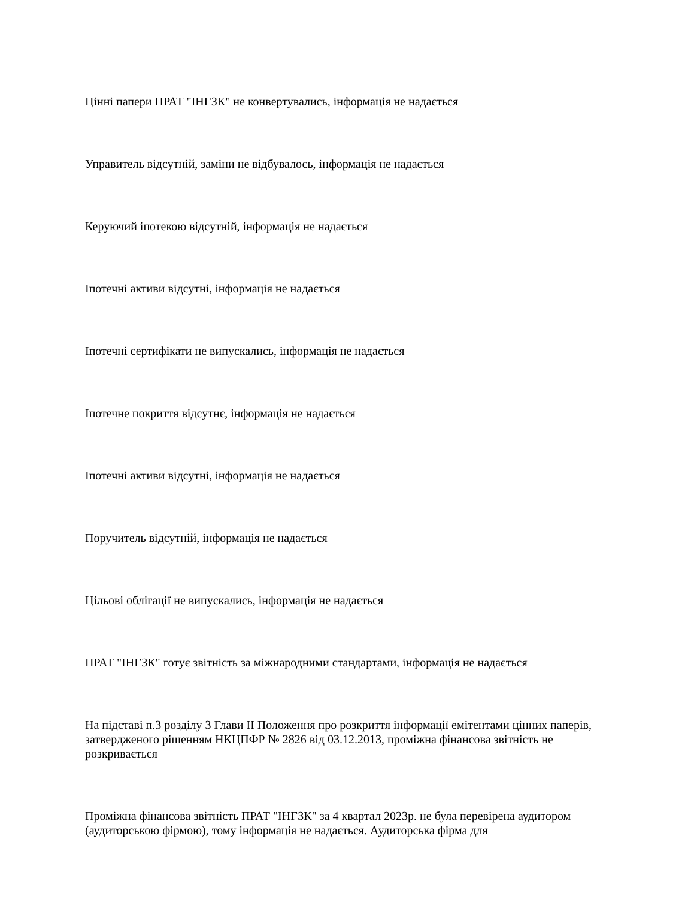Цінні папери ПРАТ "ІНГЗК" не конвертувались, інформація не надається
Управитель відсутній, заміни не відбувалось, інформація не надається
Керуючий іпотекою відсутній, інформація не надається
Іпотечні активи відсутні, інформація не надається
Іпотечні сертифікати не випускались, інформація не надається
Іпотечне покриття відсутнє, інформація не надається
Іпотечні активи відсутні, інформація не надається
Поручитель відсутній, інформація не надається
Цільові облігації не випускались, інформація не надається
ПРАТ "ІНГЗК" готує звітність за міжнародними стандартами, інформація не надається
На підставі п.3 розділу 3 Глави II Положення про розкриття інформації емітентами цінних паперів, затвердженого рішенням НКЦПФР № 2826 від 03.12.2013, проміжна фінансова звітність не розкривається
Проміжна фінансова звітність ПРАТ "ІНГЗК" за 4 квартал 2023р. не була перевірена аудитором (аудиторською фірмою), тому інформація не надається. Аудиторська фірма для